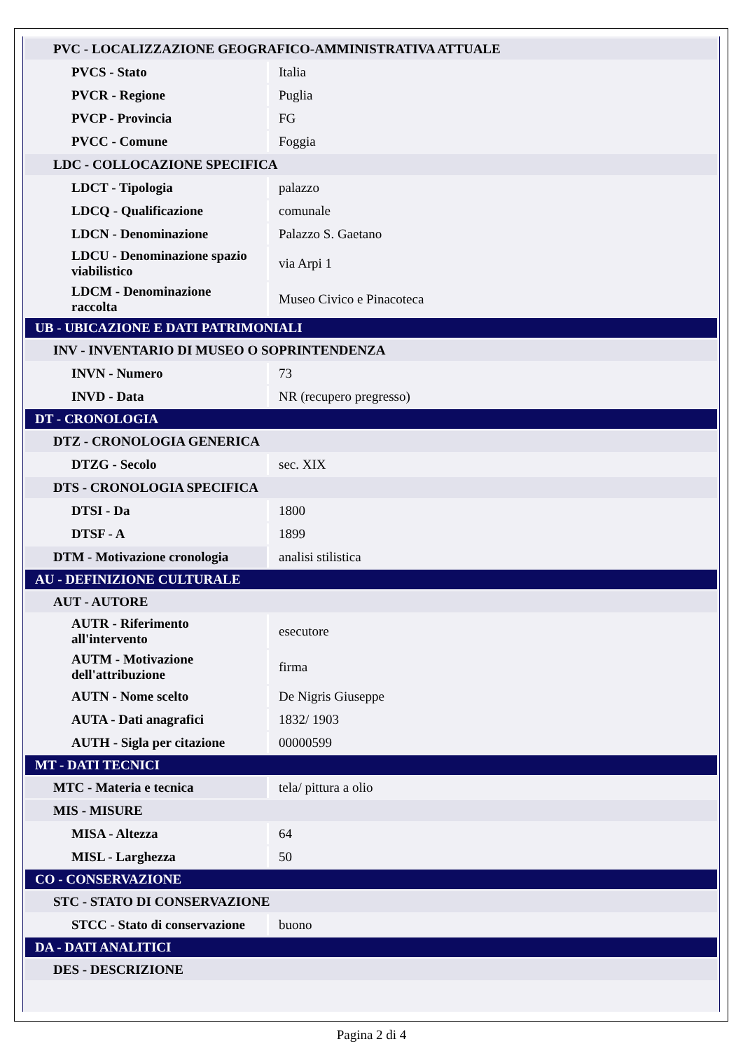| PVC - LOCALIZZAZIONE GEOGRAFICO-AMMINISTRATIVA ATTUALE | |
| PVCS - Stato | Italia |
| PVCR - Regione | Puglia |
| PVCP - Provincia | FG |
| PVCC - Comune | Foggia |
| LDC - COLLOCAZIONE SPECIFICA | |
| LDCT - Tipologia | palazzo |
| LDCQ - Qualificazione | comunale |
| LDCN - Denominazione | Palazzo S. Gaetano |
| LDCU - Denominazione spazio viabilistico | via Arpi 1 |
| LDCM - Denominazione raccolta | Museo Civico e Pinacoteca |
| UB - UBICAZIONE E DATI PATRIMONIALI | |
| INV - INVENTARIO DI MUSEO O SOPRINTENDENZA | |
| INVN - Numero | 73 |
| INVD - Data | NR (recupero pregresso) |
| DT - CRONOLOGIA | |
| DTZ - CRONOLOGIA GENERICA | |
| DTZG - Secolo | sec. XIX |
| DTS - CRONOLOGIA SPECIFICA | |
| DTSI - Da | 1800 |
| DTSF - A | 1899 |
| DTM - Motivazione cronologia | analisi stilistica |
| AU - DEFINIZIONE CULTURALE | |
| AUT - AUTORE | |
| AUTR - Riferimento all'intervento | esecutore |
| AUTM - Motivazione dell'attribuzione | firma |
| AUTN - Nome scelto | De Nigris Giuseppe |
| AUTA - Dati anagrafici | 1832/ 1903 |
| AUTH - Sigla per citazione | 00000599 |
| MT - DATI TECNICI | |
| MTC - Materia e tecnica | tela/ pittura a olio |
| MIS - MISURE | |
| MISA - Altezza | 64 |
| MISL - Larghezza | 50 |
| CO - CONSERVAZIONE | |
| STC - STATO DI CONSERVAZIONE | |
| STCC - Stato di conservazione | buono |
| DA - DATI ANALITICI | |
| DES - DESCRIZIONE | |
Pagina 2 di 4